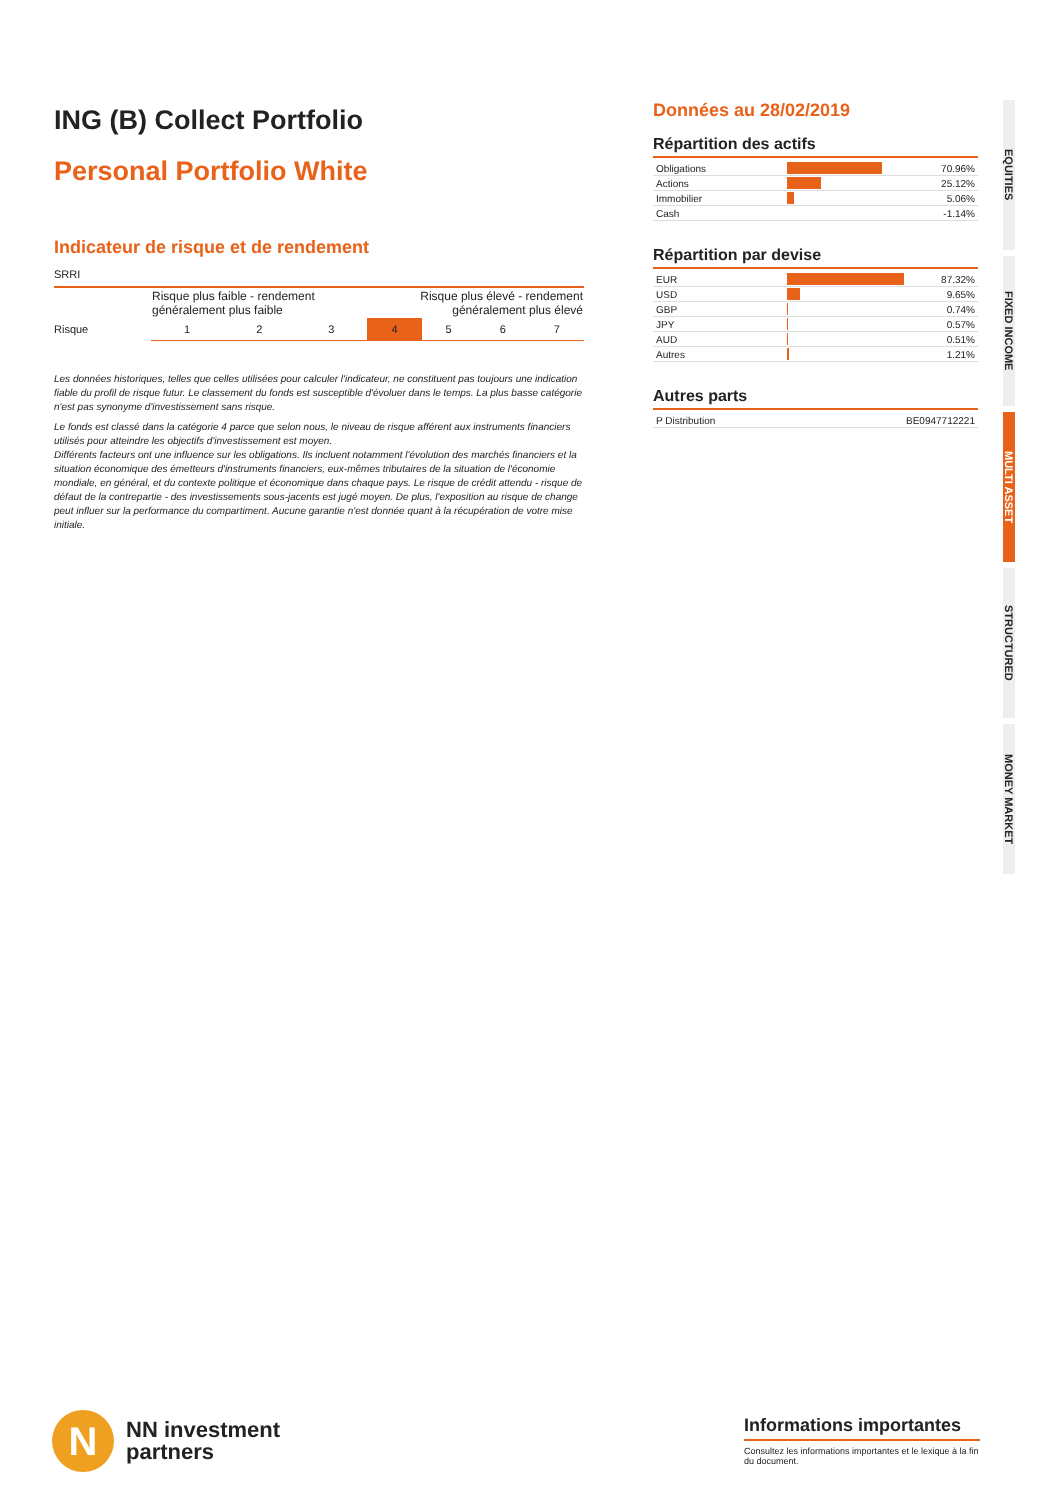ING (B) Collect Portfolio
Personal Portfolio White
Indicateur de risque et de rendement
SRRI
| | Risque plus faible - rendement généralement plus faible | | | Risque plus élevé - rendement généralement plus élevé | | | |
| Risque | 1 | 2 | 3 | 4 | 5 | 6 | 7 |
Les données historiques, telles que celles utilisées pour calculer l'indicateur, ne constituent pas toujours une indication fiable du profil de risque futur. Le classement du fonds est susceptible d'évoluer dans le temps. La plus basse catégorie n'est pas synonyme d'investissement sans risque.
Le fonds est classé dans la catégorie 4 parce que selon nous, le niveau de risque afférent aux instruments financiers utilisés pour atteindre les objectifs d'investissement est moyen.
Différents facteurs ont une influence sur les obligations. Ils incluent notamment l'évolution des marchés financiers et la situation économique des émetteurs d'instruments financiers, eux-mêmes tributaires de la situation de l'économie mondiale, en général, et du contexte politique et économique dans chaque pays. Le risque de crédit attendu - risque de défaut de la contrepartie - des investissements sous-jacents est jugé moyen. De plus, l'exposition au risque de change peut influer sur la performance du compartiment. Aucune garantie n'est donnée quant à la récupération de votre mise initiale.
Données au 28/02/2019
Répartition des actifs
| Obligations | | 70.96% |
| Actions | | 25.12% |
| Immobilier | | 5.06% |
| Cash | | -1.14% |
Répartition par devise
| EUR | | 87.32% |
| USD | | 9.65% |
| GBP | | 0.74% |
| JPY | | 0.57% |
| AUD | | 0.51% |
| Autres | | 1.21% |
Autres parts
| P Distribution | BE0947712221 |
EQUITIES
FIXED INCOME
MULTI ASSET
STRUCTURED
MONEY MARKET
N
NN investment
partners
Informations importantes
Consultez les informations importantes et le lexique à la fin du document.